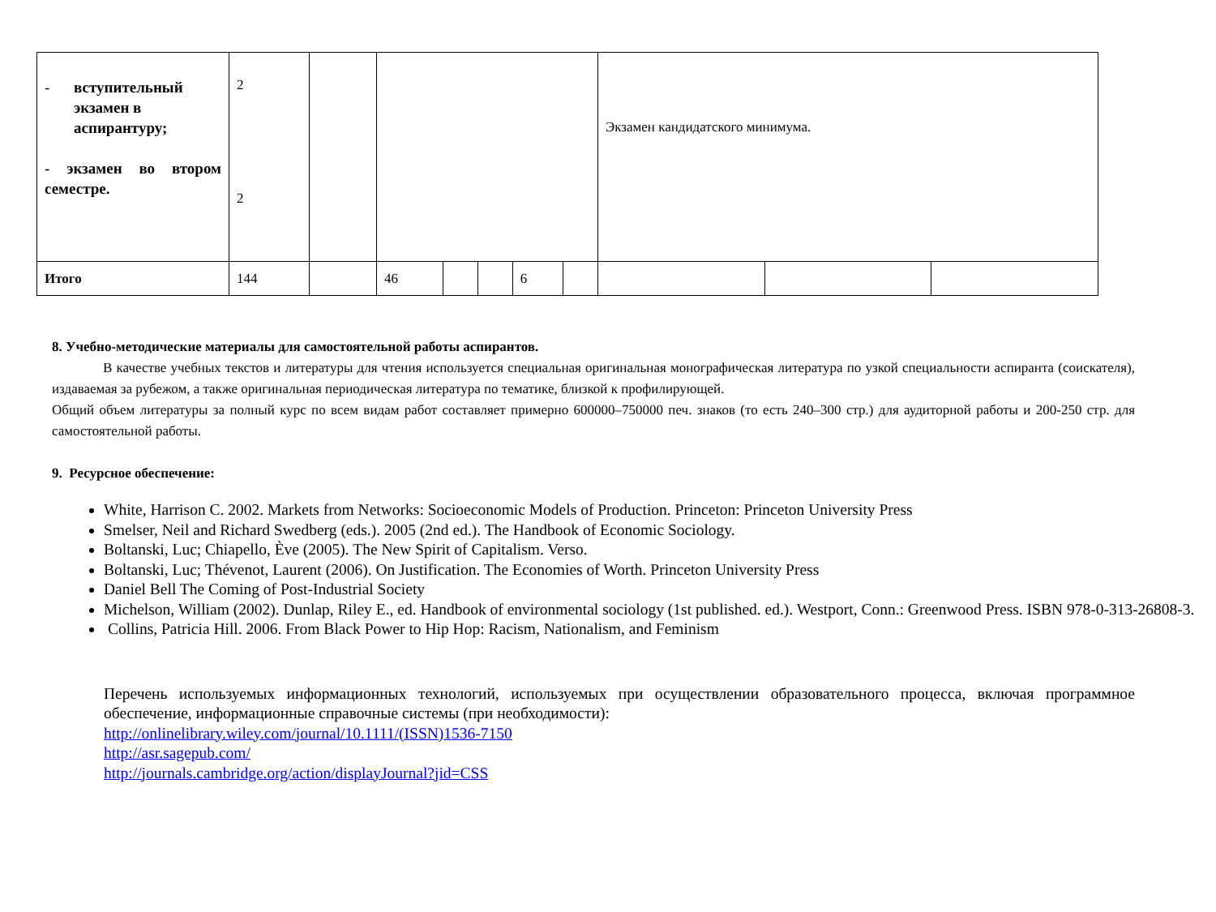| - вступительный экзамен в аспирантуру; - экзамен во втором семестре. | 2 2 | | | | | | | Экзамен кандидатского минимума. | | |
| Итого | 144 | | 46 | | | 6 | | | | |
8. Учебно-методические материалы для самостоятельной работы аспирантов.
В качестве учебных текстов и литературы для чтения используется специальная оригинальная монографическая литература по узкой специальности аспиранта (соискателя), издаваемая за рубежом, а также оригинальная периодическая литература по тематике, близкой к профилирующей.
Общий объем литературы за полный курс по всем видам работ составляет примерно 600000–750000 печ. знаков (то есть 240–300 стр.) для аудиторной работы и 200-250 стр. для самостоятельной работы.
9. Ресурсное обеспечение:
White, Harrison C. 2002. Markets from Networks: Socioeconomic Models of Production. Princeton: Princeton University Press
Smelser, Neil and Richard Swedberg (eds.). 2005 (2nd ed.). The Handbook of Economic Sociology.
Boltanski, Luc; Chiapello, Ève (2005). The New Spirit of Capitalism. Verso.
Boltanski, Luc; Thévenot, Laurent (2006). On Justification. The Economies of Worth. Princeton University Press
Daniel Bell The Coming of Post-Industrial Society
Michelson, William (2002). Dunlap, Riley E., ed. Handbook of environmental sociology (1st published. ed.). Westport, Conn.: Greenwood Press. ISBN 978-0-313-26808-3.
Collins, Patricia Hill. 2006. From Black Power to Hip Hop: Racism, Nationalism, and Feminism
Перечень используемых информационных технологий, используемых при осуществлении образовательного процесса, включая программное обеспечение, информационные справочные системы (при необходимости):
http://onlinelibrary.wiley.com/journal/10.1111/(ISSN)1536-7150
http://asr.sagepub.com/
http://journals.cambridge.org/action/displayJournal?jid=CSS